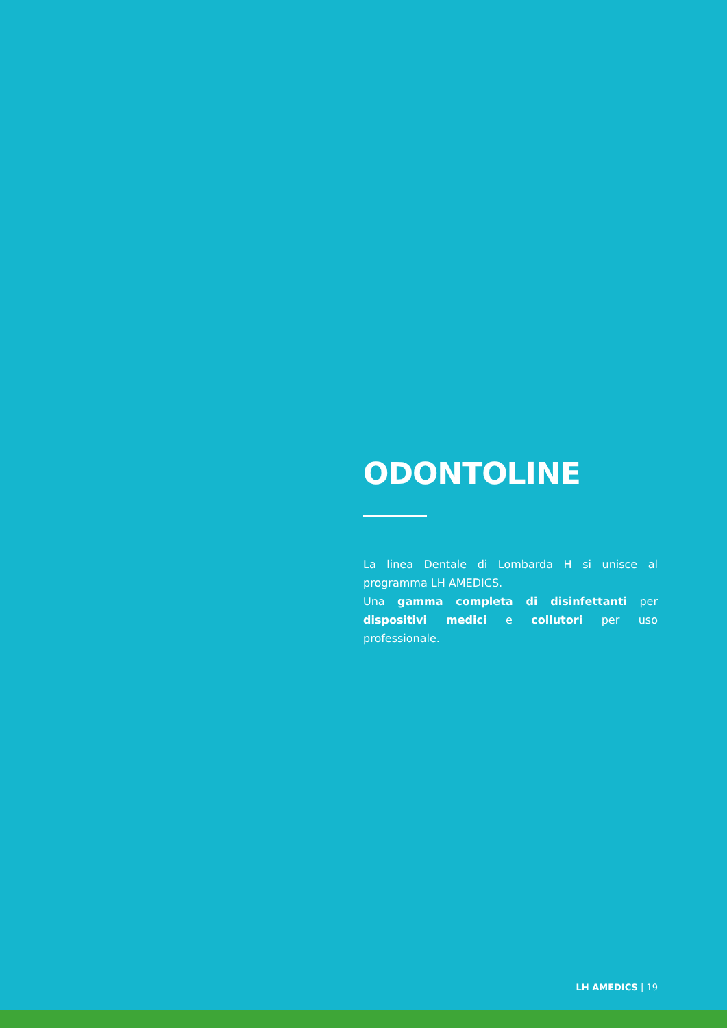ODONTOLINE
La linea Dentale di Lombarda H si unisce al programma LH AMEDICS.
Una gamma completa di disinfettanti per dispositivi medici e collutori per uso professionale.
LH AMEDICS | 19